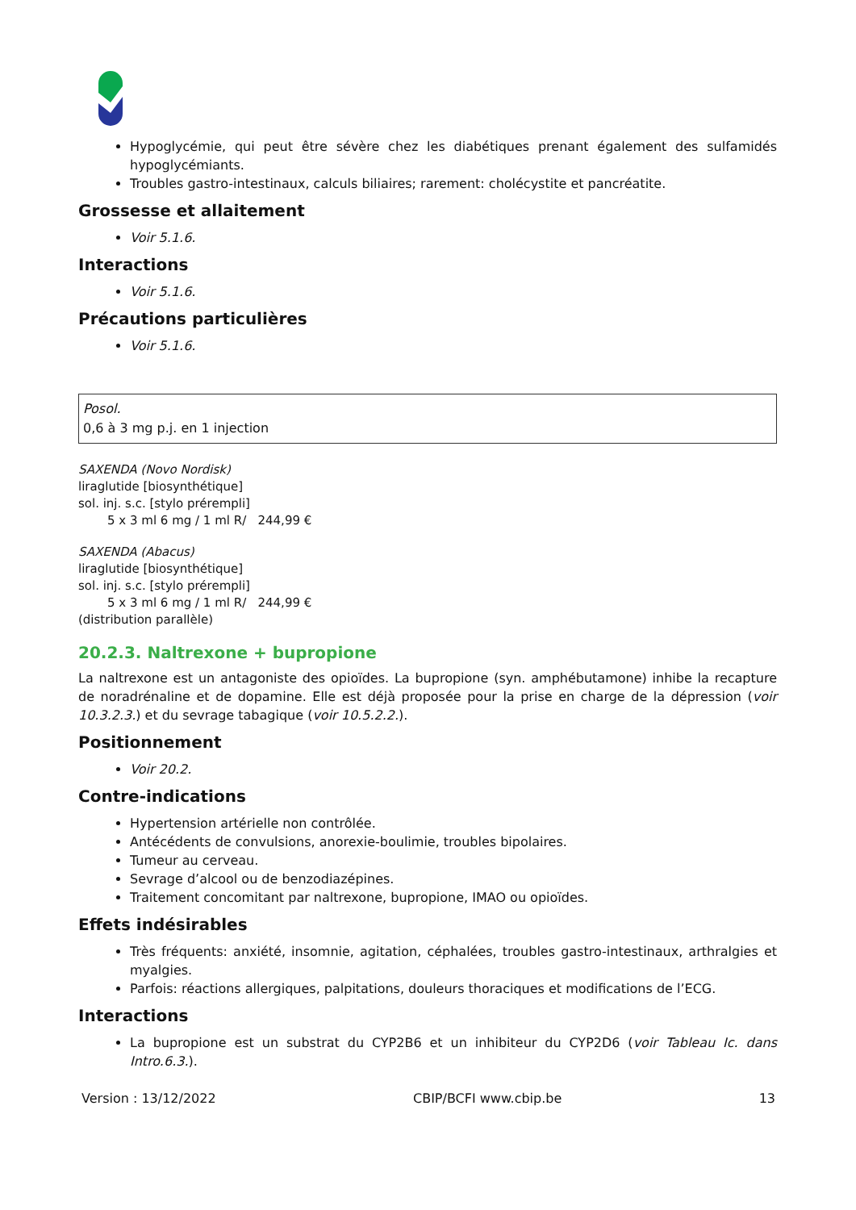Hypoglycémie, qui peut être sévère chez les diabétiques prenant également des sulfamidés hypoglycémiants.
Troubles gastro-intestinaux, calculs biliaires; rarement: cholécystite et pancréatite.
Grossesse et allaitement
Voir 5.1.6.
Interactions
Voir 5.1.6.
Précautions particulières
Voir 5.1.6.
Posol.
0,6 à 3 mg p.j. en 1 injection
SAXENDA (Novo Nordisk)
liraglutide [biosynthétique]
sol. inj. s.c. [stylo prérempli]
5 x 3 ml 6 mg / 1 ml R/ 244,99 €
SAXENDA (Abacus)
liraglutide [biosynthétique]
sol. inj. s.c. [stylo prérempli]
5 x 3 ml 6 mg / 1 ml R/ 244,99 €
(distribution parallèle)
20.2.3. Naltrexone + bupropione
La naltrexone est un antagoniste des opioïdes. La bupropione (syn. amphébutamone) inhibe la recapture de noradrénaline et de dopamine. Elle est déjà proposée pour la prise en charge de la dépression (voir 10.3.2.3.) et du sevrage tabagique (voir 10.5.2.2.).
Positionnement
Voir 20.2.
Contre-indications
Hypertension artérielle non contrôlée.
Antécédents de convulsions, anorexie-boulimie, troubles bipolaires.
Tumeur au cerveau.
Sevrage d’alcool ou de benzodiazépines.
Traitement concomitant par naltrexone, bupropione, IMAO ou opioïdes.
Effets indésirables
Très fréquents: anxiété, insomnie, agitation, céphalées, troubles gastro-intestinaux, arthralgies et myalgies.
Parfois: réactions allergiques, palpitations, douleurs thoraciques et modifications de l’ECG.
Interactions
La bupropione est un substrat du CYP2B6 et un inhibiteur du CYP2D6 (voir Tableau Ic. dans Intro.6.3.).
Version : 13/12/2022 CBIP/BCFI www.cbip.be 13